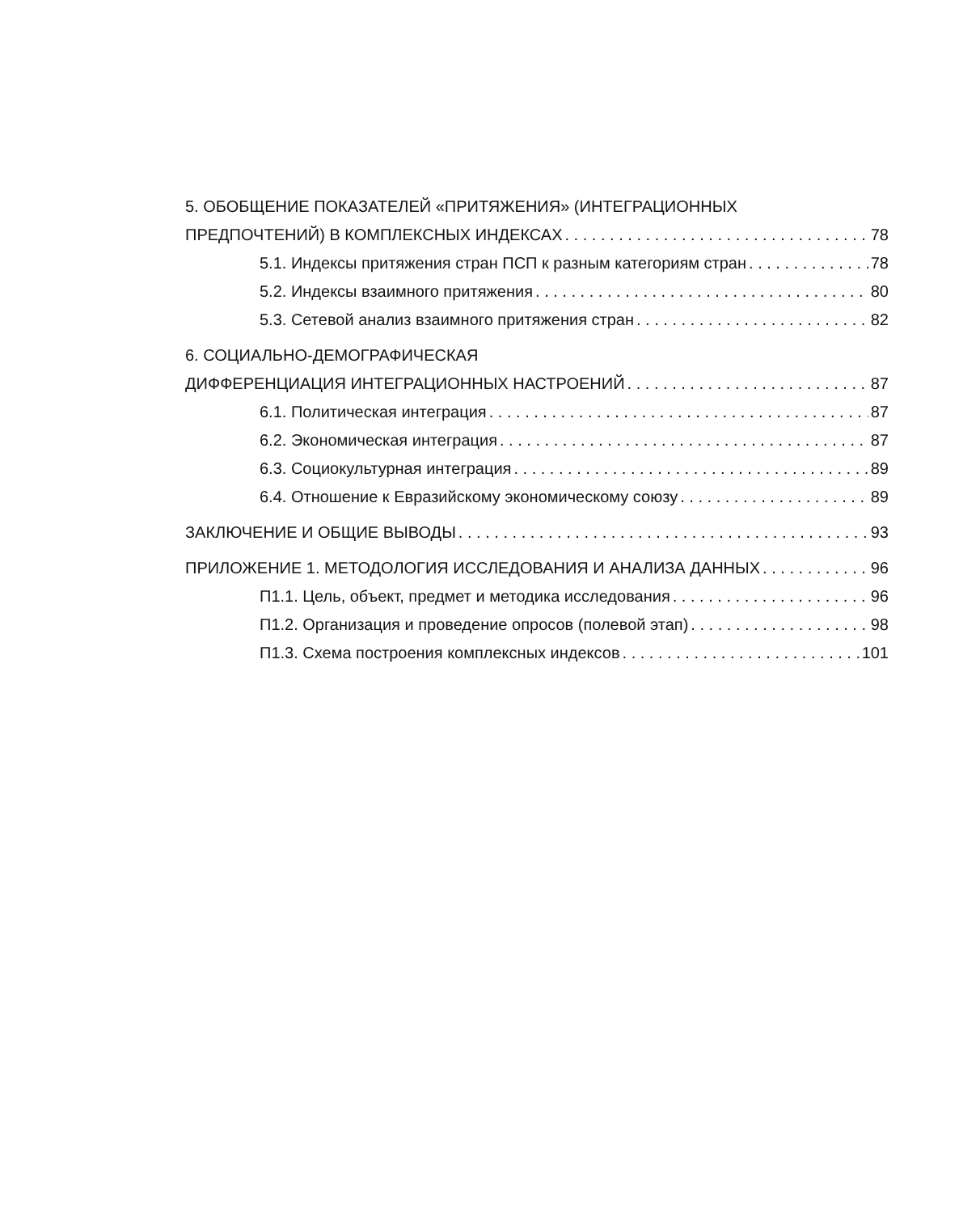5. ОБОБЩЕНИЕ ПОКАЗАТЕЛЕЙ «ПРИТЯЖЕНИЯ» (ИНТЕГРАЦИОННЫХ
ПРЕДПОЧТЕНИЙ) В КОМПЛЕКСНЫХ ИНДЕКСАХ 78
5.1. Индексы притяжения стран ПСП к разным категориям стран 78
5.2. Индексы взаимного притяжения 80
5.3. Сетевой анализ взаимного притяжения стран 82
6. СОЦИАЛЬНО-ДЕМОГРАФИЧЕСКАЯ
ДИФФЕРЕНЦИАЦИЯ ИНТЕГРАЦИОННЫХ НАСТРОЕНИЙ 87
6.1. Политическая интеграция 87
6.2. Экономическая интеграция 87
6.3. Социокультурная интеграция 89
6.4. Отношение к Евразийскому экономическому союзу 89
ЗАКЛЮЧЕНИЕ И ОБЩИЕ ВЫВОДЫ 93
ПРИЛОЖЕНИЕ 1. МЕТОДОЛОГИЯ ИССЛЕДОВАНИЯ И АНАЛИЗА ДАННЫХ 96
П1.1. Цель, объект, предмет и методика исследования 96
П1.2. Организация и проведение опросов (полевой этап) 98
П1.3. Схема построения комплексных индексов 101